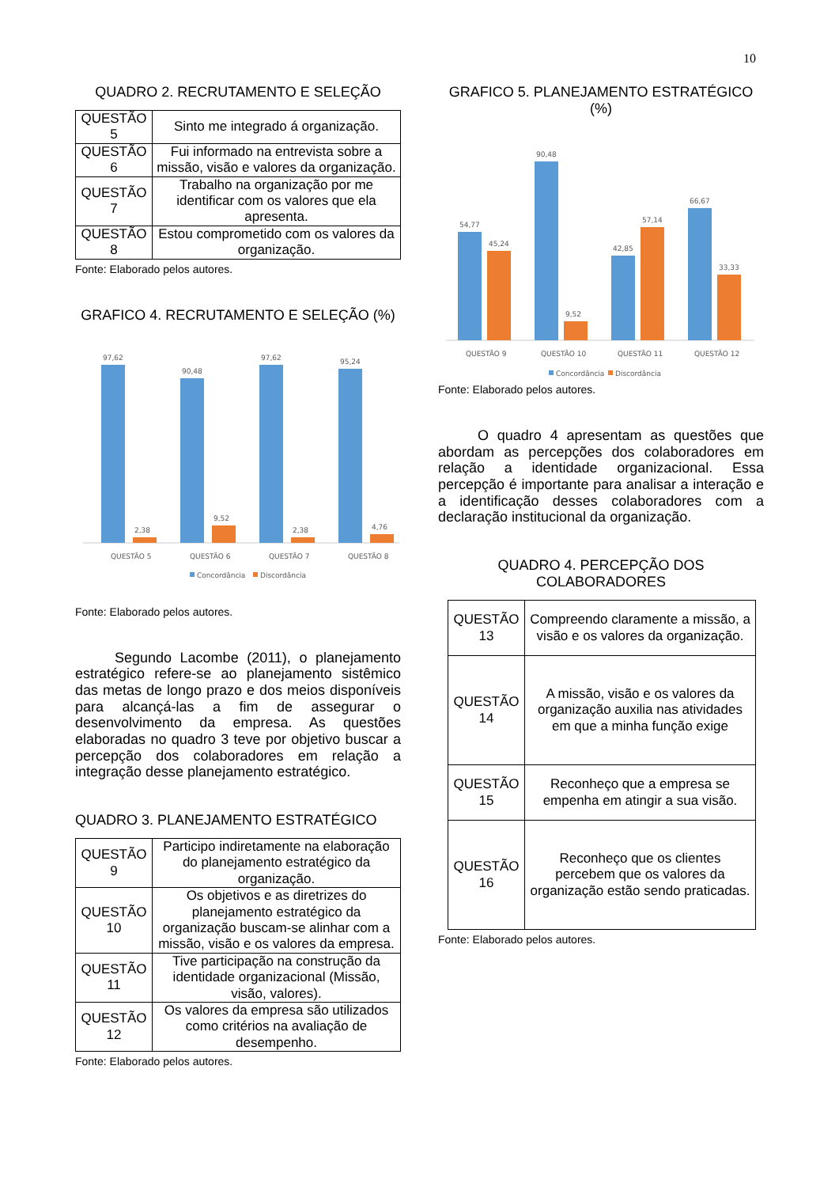10
QUADRO 2. RECRUTAMENTO E SELEÇÃO
| QUESTÃO 5 | Sinto me integrado á organização. |
| QUESTÃO 6 | Fui informado na entrevista sobre a missão, visão e valores da organização. |
| QUESTÃO 7 | Trabalho na organização por me identificar com os valores que ela apresenta. |
| QUESTÃO 8 | Estou comprometido com os valores da organização. |
Fonte: Elaborado pelos autores.
GRAFICO 4. RECRUTAMENTO E SELEÇÃO (%)
97,62
2,38
90,48
9,52
97,62
2,38
95,24
4,76
QUESTÃO 5
QUESTÃO 6
QUESTÃO 7
QUESTÃO 8
Concordância
Discordância
Fonte: Elaborado pelos autores.
Segundo Lacombe (2011), o planejamento estratégico refere-se ao planejamento sistêmico das metas de longo prazo e dos meios disponíveis para alcançá-las a fim de assegurar o desenvolvimento da empresa. As questões elaboradas no quadro 3 teve por objetivo buscar a percepção dos colaboradores em relação a integração desse planejamento estratégico.
QUADRO 3. PLANEJAMENTO ESTRATÉGICO
| QUESTÃO 9 | Participo indiretamente na elaboração do planejamento estratégico da organização. |
| QUESTÃO 10 | Os objetivos e as diretrizes do planejamento estratégico da organização buscam-se alinhar com a missão, visão e os valores da empresa. |
| QUESTÃO 11 | Tive participação na construção da identidade organizacional (Missão, visão, valores). |
| QUESTÃO 12 | Os valores da empresa são utilizados como critérios na avaliação de desempenho. |
Fonte: Elaborado pelos autores.
GRAFICO 5. PLANEJAMENTO ESTRATÉGICO (%)
54,77
45,24
90,48
9,52
42,85
57,14
66,67
33,33
QUESTÃO 9
QUESTÃO 10
QUESTÃO 11
QUESTÃO 12
Concordância
Discordância
Fonte: Elaborado pelos autores.
O quadro 4 apresentam as questões que abordam as percepções dos colaboradores em relação a identidade organizacional. Essa percepção é importante para analisar a interação e a identificação desses colaboradores com a declaração institucional da organização.
QUADRO 4. PERCEPÇÃO DOS COLABORADORES
| QUESTÃO 13 | Compreendo claramente a missão, a visão e os valores da organização. |
| QUESTÃO 14 | A missão, visão e os valores da organização auxilia nas atividades em que a minha função exige |
| QUESTÃO 15 | Reconheço que a empresa se empenha em atingir a sua visão. |
| QUESTÃO 16 | Reconheço que os clientes percebem que os valores da organização estão sendo praticadas. |
Fonte: Elaborado pelos autores.